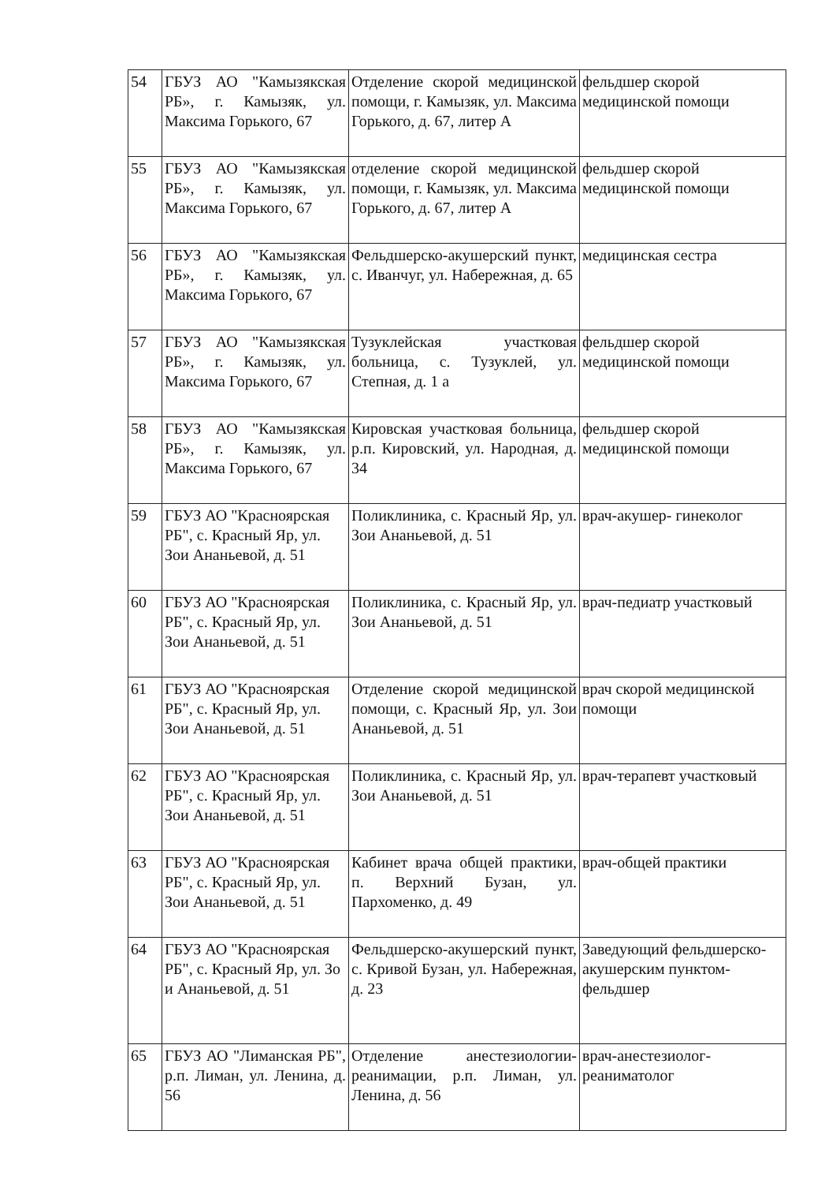| 54 | ГБУЗ АО "Камызякская РБ», г. Камызяк, ул. Максима Горького, 67 | Отделение скорой медицинской помощи, г. Камызяк, ул. Максима Горького, д. 67, литер А | фельдшер скорой медицинской помощи |
| 55 | ГБУЗ АО "Камызякская РБ», г. Камызяк, ул. Максима Горького, 67 | отделение скорой медицинской помощи, г. Камызяк, ул. Максима Горького, д. 67, литер А | фельдшер скорой медицинской помощи |
| 56 | ГБУЗ АО "Камызякская РБ», г. Камызяк, ул. Максима Горького, 67 | Фельдшерско-акушерский пункт, с. Иванчуг, ул. Набережная, д. 65 | медицинская сестра |
| 57 | ГБУЗ АО "Камызякская РБ», г. Камызяк, ул. Максима Горького, 67 | Тузуклейская участковая больница, с. Тузуклей, ул. Степная, д. 1 а | фельдшер скорой медицинской помощи |
| 58 | ГБУЗ АО "Камызякская РБ», г. Камызяк, ул. Максима Горького, 67 | Кировская участковая больница, р.п. Кировский, ул. Народная, д. 34 | фельдшер скорой медицинской помощи |
| 59 | ГБУЗ АО "Красноярская РБ", с. Красный Яр, ул. Зои Ананьевой, д. 51 | Поликлиника, с. Красный Яр, ул. Зои Ананьевой, д. 51 | врач-акушер- гинеколог |
| 60 | ГБУЗ АО "Красноярская РБ", с. Красный Яр, ул. Зои Ананьевой, д. 51 | Поликлиника, с. Красный Яр, ул. Зои Ананьевой, д. 51 | врач-педиатр участковый |
| 61 | ГБУЗ АО "Красноярская РБ", с. Красный Яр, ул. Зои Ананьевой, д. 51 | Отделение скорой медицинской помощи, с. Красный Яр, ул. Зои Ананьевой, д. 51 | врач скорой медицинской помощи |
| 62 | ГБУЗ АО "Красноярская РБ", с. Красный Яр, ул. Зои Ананьевой, д. 51 | Поликлиника, с. Красный Яр, ул. Зои Ананьевой, д. 51 | врач-терапевт участковый |
| 63 | ГБУЗ АО "Красноярская РБ", с. Красный Яр, ул. Зои Ананьевой, д. 51 | Кабинет врача общей практики, п. Верхний Бузан, ул. Пархоменко, д. 49 | врач-общей практики |
| 64 | ГБУЗ АО "Красноярская РБ", с. Красный Яр, ул. Зо и Ананьевой, д. 51 | Фельдшерско-акушерский пункт, с. Кривой Бузан, ул. Набережная, д. 23 | Заведующий фельдшерско-акушерским пунктом-фельдшер |
| 65 | ГБУЗ АО "Лиманская РБ", р.п. Лиман, ул. Ленина, д. 56 | Отделение анестезиологии-реанимации, р.п. Лиман, ул. Ленина, д. 56 | врач-анестезиолог-реаниматолог |